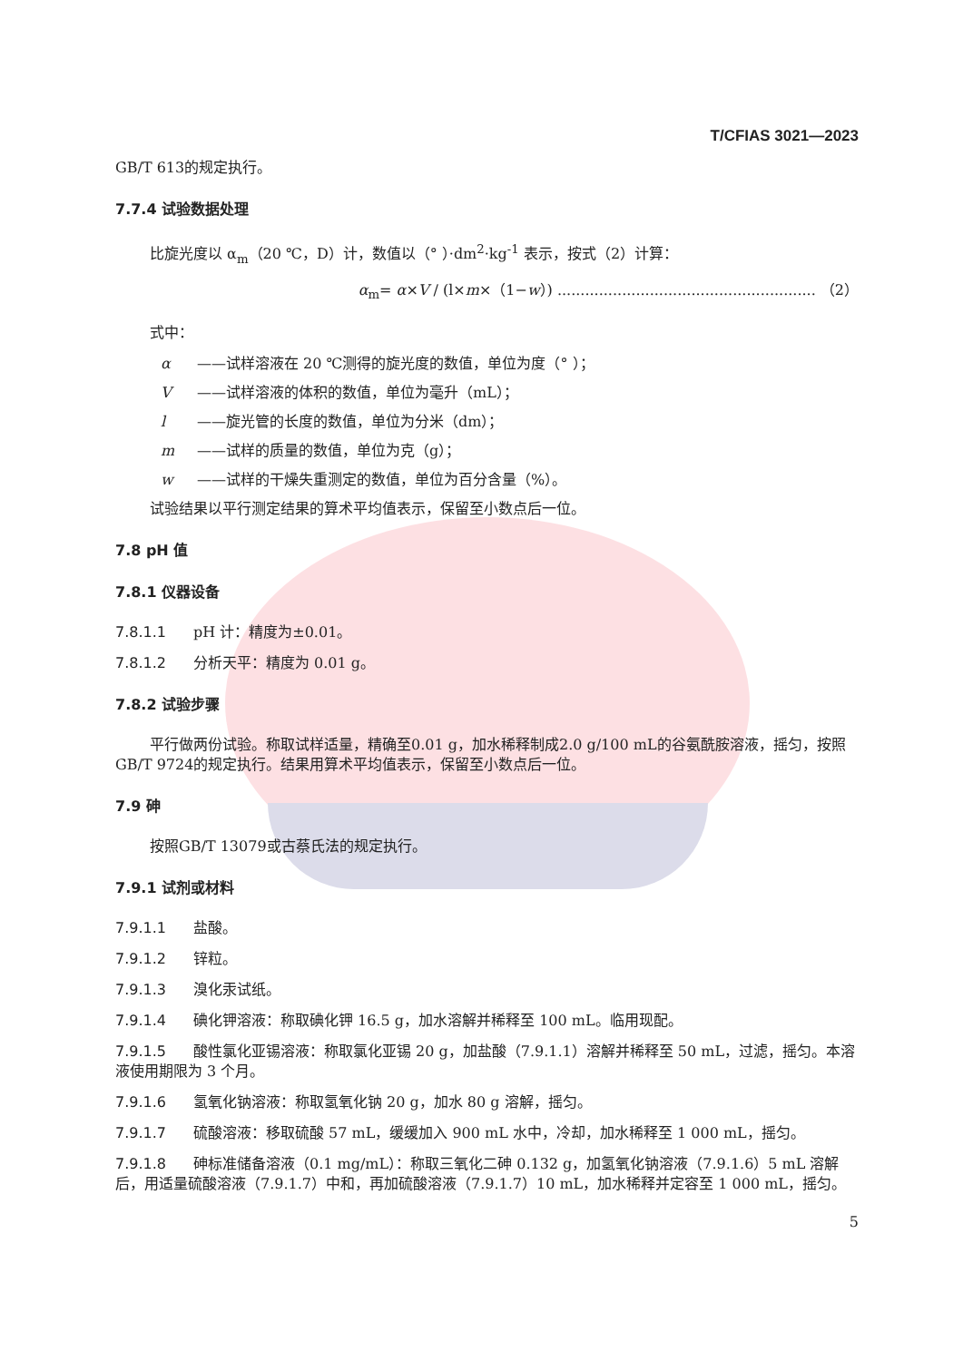T/CFIAS 3021—2023
GB/T 613的规定执行。
7.7.4 试验数据处理
比旋光度以 α<sub>m</sub>（20 ℃，D）计，数值以（° ）·dm<sup>2</sup>·kg<sup>-1</sup> 表示，按式（2）计算：
α<sub>m</sub>= α×V / (l×m×（1−w）) ........................................................ （2）
式中：
α ——试样溶液在 20 ℃测得的旋光度的数值，单位为度（° ）；
V ——试样溶液的体积的数值，单位为毫升（mL）；
l ——旋光管的长度的数值，单位为分米（dm）；
m ——试样的质量的数值，单位为克（g）；
w ——试样的干燥失重测定的数值，单位为百分含量（%）。
试验结果以平行测定结果的算术平均值表示，保留至小数点后一位。
7.8 pH 值
7.8.1 仪器设备
7.8.1.1 pH 计：精度为±0.01。
7.8.1.2 分析天平：精度为 0.01 g。
7.8.2 试验步骤
平行做两份试验。称取试样适量，精确至0.01 g，加水稀释制成2.0 g/100 mL的谷氨酰胺溶液，摇匀，按照GB/T 9724的规定执行。结果用算术平均值表示，保留至小数点后一位。
7.9 砷
按照GB/T 13079或古蔡氏法的规定执行。
7.9.1 试剂或材料
7.9.1.1 盐酸。
7.9.1.2 锌粒。
7.9.1.3 溴化汞试纸。
7.9.1.4 碘化钾溶液：称取碘化钾 16.5 g，加水溶解并稀释至 100 mL。临用现配。
7.9.1.5 酸性氯化亚锡溶液：称取氯化亚锡 20 g，加盐酸（7.9.1.1）溶解并稀释至 50 mL，过滤，摇匀。本溶液使用期限为 3 个月。
7.9.1.6 氢氧化钠溶液：称取氢氧化钠 20 g，加水 80 g 溶解，摇匀。
7.9.1.7 硫酸溶液：移取硫酸 57 mL，缓缓加入 900 mL 水中，冷却，加水稀释至 1 000 mL，摇匀。
7.9.1.8 砷标准储备溶液（0.1 mg/mL）：称取三氧化二砷 0.132 g，加氢氧化钠溶液（7.9.1.6）5 mL 溶解后，用适量硫酸溶液（7.9.1.7）中和，再加硫酸溶液（7.9.1.7）10 mL，加水稀释并定容至 1 000 mL，摇匀。
5